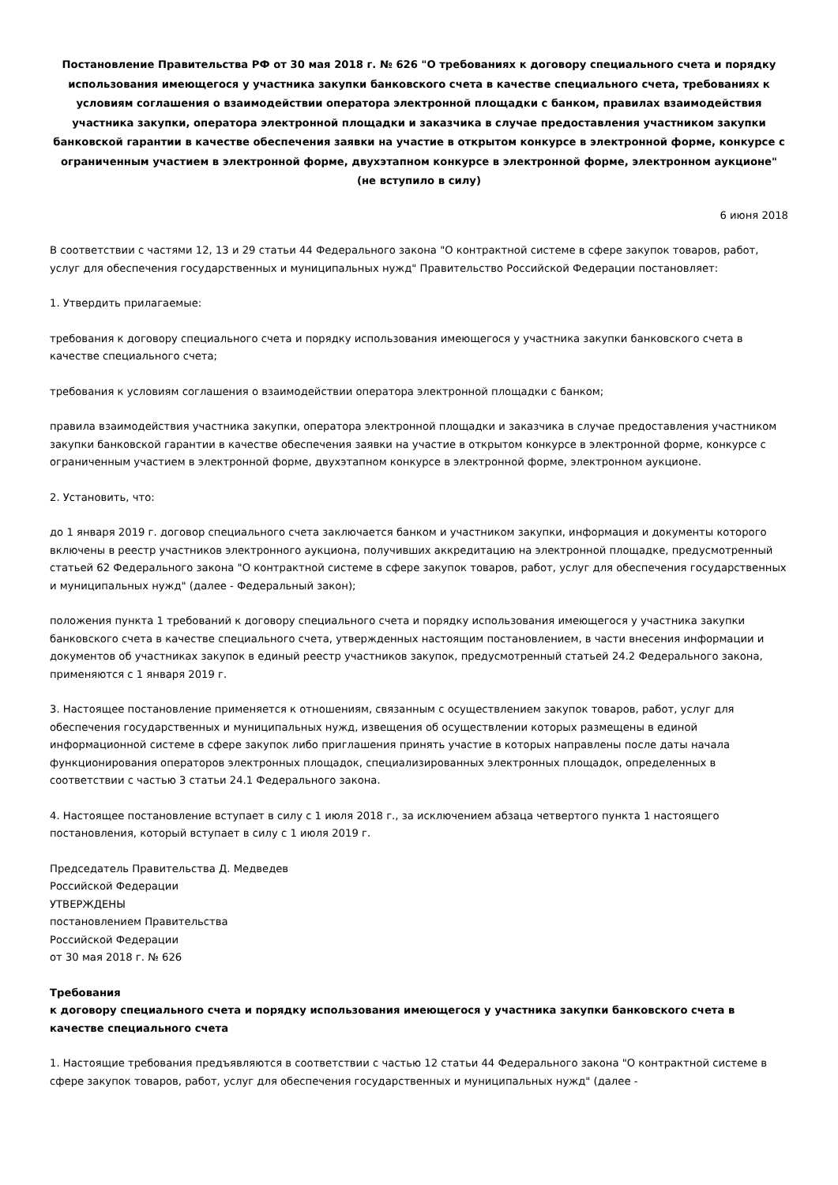Постановление Правительства РФ от 30 мая 2018 г. № 626 "О требованиях к договору специального счета и порядку использования имеющегося у участника закупки банковского счета в качестве специального счета, требованиях к условиям соглашения о взаимодействии оператора электронной площадки с банком, правилах взаимодействия участника закупки, оператора электронной площадки и заказчика в случае предоставления участником закупки банковской гарантии в качестве обеспечения заявки на участие в открытом конкурсе в электронной форме, конкурсе с ограниченным участием в электронной форме, двухэтапном конкурсе в электронной форме, электронном аукционе" (не вступило в силу)
6 июня 2018
В соответствии с частями 12, 13 и 29 статьи 44 Федерального закона "О контрактной системе в сфере закупок товаров, работ, услуг для обеспечения государственных и муниципальных нужд" Правительство Российской Федерации постановляет:
1. Утвердить прилагаемые:
требования к договору специального счета и порядку использования имеющегося у участника закупки банковского счета в качестве специального счета;
требования к условиям соглашения о взаимодействии оператора электронной площадки с банком;
правила взаимодействия участника закупки, оператора электронной площадки и заказчика в случае предоставления участником закупки банковской гарантии в качестве обеспечения заявки на участие в открытом конкурсе в электронной форме, конкурсе с ограниченным участием в электронной форме, двухэтапном конкурсе в электронной форме, электронном аукционе.
2. Установить, что:
до 1 января 2019 г. договор специального счета заключается банком и участником закупки, информация и документы которого включены в реестр участников электронного аукциона, получивших аккредитацию на электронной площадке, предусмотренный статьей 62 Федерального закона "О контрактной системе в сфере закупок товаров, работ, услуг для обеспечения государственных и муниципальных нужд" (далее - Федеральный закон);
положения пункта 1 требований к договору специального счета и порядку использования имеющегося у участника закупки банковского счета в качестве специального счета, утвержденных настоящим постановлением, в части внесения информации и документов об участниках закупок в единый реестр участников закупок, предусмотренный статьей 24.2 Федерального закона, применяются с 1 января 2019 г.
3. Настоящее постановление применяется к отношениям, связанным с осуществлением закупок товаров, работ, услуг для обеспечения государственных и муниципальных нужд, извещения об осуществлении которых размещены в единой информационной системе в сфере закупок либо приглашения принять участие в которых направлены после даты начала функционирования операторов электронных площадок, специализированных электронных площадок, определенных в соответствии с частью 3 статьи 24.1 Федерального закона.
4. Настоящее постановление вступает в силу с 1 июля 2018 г., за исключением абзаца четвертого пункта 1 настоящего постановления, который вступает в силу с 1 июля 2019 г.
Председатель Правительства Д. Медведев
Российской Федерации
УТВЕРЖДЕНЫ
постановлением Правительства
Российской Федерации
от 30 мая 2018 г. № 626
Требования
к договору специального счета и порядку использования имеющегося у участника закупки банковского счета в качестве специального счета
1. Настоящие требования предъявляются в соответствии с частью 12 статьи 44 Федерального закона "О контрактной системе в сфере закупок товаров, работ, услуг для обеспечения государственных и муниципальных нужд" (далее -